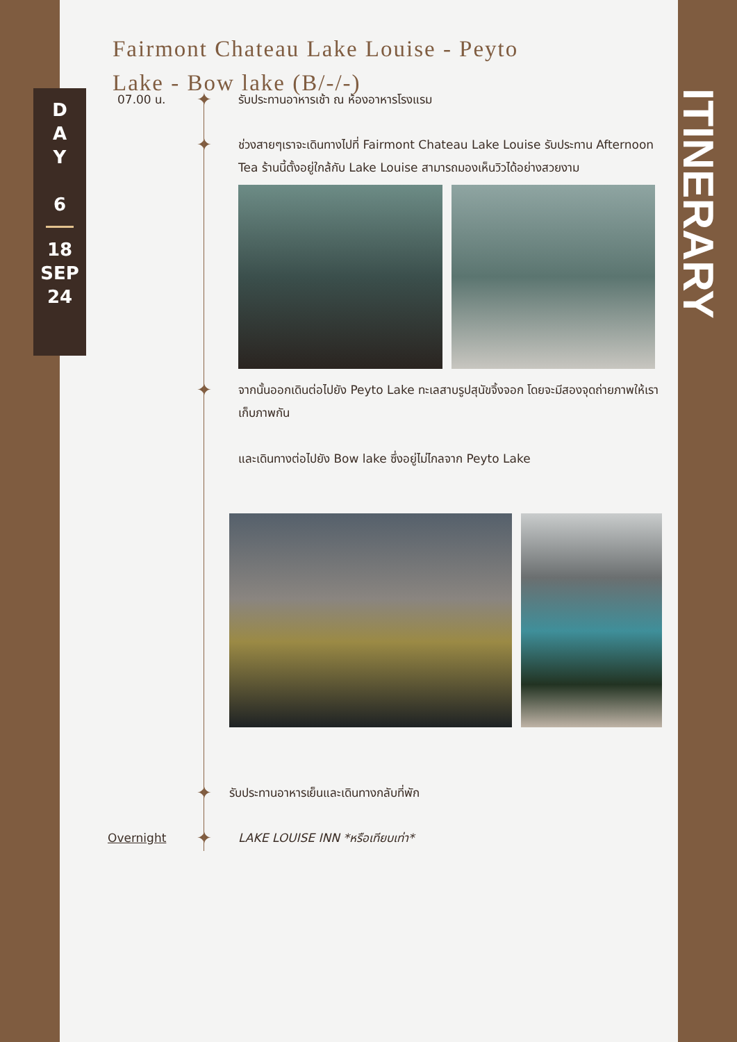Fairmont Chateau Lake Louise - Peyto Lake - Bow lake (B/-/-)
D
A
Y
6
18
SEP
24
07.00 น.
✦
รับประทานอาหารเช้า ณ ห้องอาหารโรงแรม
✦
ช่วงสายๆเราจะเดินทางไปที่ Fairmont Chateau Lake Louise รับประทาน Afternoon Tea ร้านนี้ตั้งอยู่ใกล้กับ Lake Louise สามารถมองเห็นวิวได้อย่างสวยงาม
✦
จากนั้นออกเดินต่อไปยัง Peyto Lake ทะเลสาบรูปสุนัขจิ้งจอก โดยจะมีสองจุดถ่ายภาพให้เราเก็บภาพกัน
และเดินทางต่อไปยัง Bow lake ซึ่งอยู่ไม่ไกลจาก Peyto Lake
✦
รับประทานอาหารเย็นและเดินทางกลับที่พัก
Overnight
✦
LAKE LOUISE INN *หรือเทียบเท่า*
ITINERARY